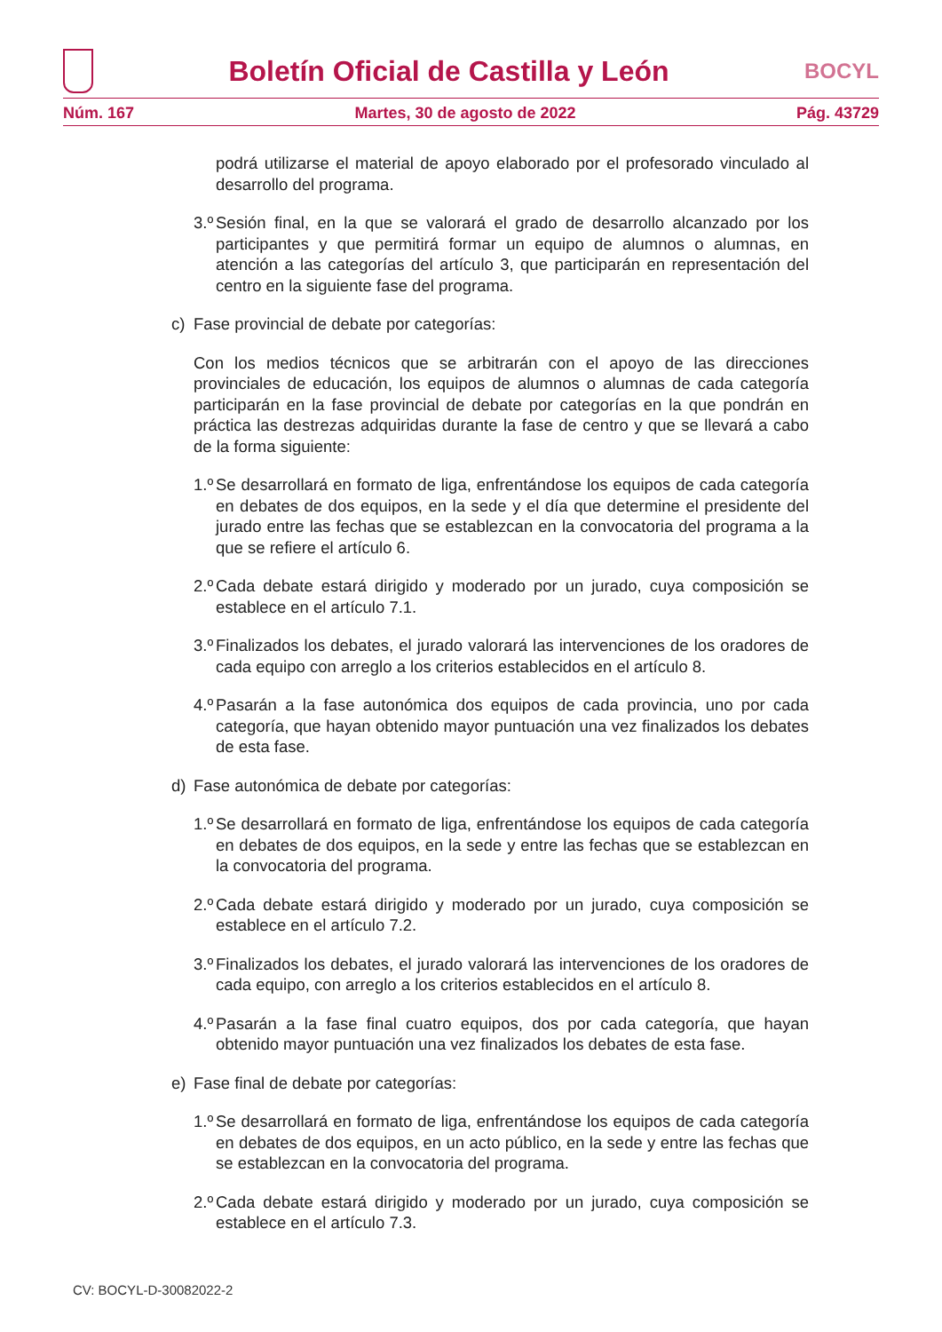Boletín Oficial de Castilla y León
BOCYL
Núm. 167 Martes, 30 de agosto de 2022 Pág. 43729
podrá utilizarse el material de apoyo elaborado por el profesorado vinculado al desarrollo del programa.
3.º
Sesión final, en la que se valorará el grado de desarrollo alcanzado por los participantes y que permitirá formar un equipo de alumnos o alumnas, en atención a las categorías del artículo 3, que participarán en representación del centro en la siguiente fase del programa.
c) Fase provincial de debate por categorías:
Con los medios técnicos que se arbitrarán con el apoyo de las direcciones provinciales de educación, los equipos de alumnos o alumnas de cada categoría participarán en la fase provincial de debate por categorías en la que pondrán en práctica las destrezas adquiridas durante la fase de centro y que se llevará a cabo de la forma siguiente:
1.º
Se desarrollará en formato de liga, enfrentándose los equipos de cada categoría en debates de dos equipos, en la sede y el día que determine el presidente del jurado entre las fechas que se establezcan en la convocatoria del programa a la que se refiere el artículo 6.
2.º
Cada debate estará dirigido y moderado por un jurado, cuya composición se establece en el artículo 7.1.
3.º
Finalizados los debates, el jurado valorará las intervenciones de los oradores de cada equipo con arreglo a los criterios establecidos en el artículo 8.
4.º
Pasarán a la fase autonómica dos equipos de cada provincia, uno por cada categoría, que hayan obtenido mayor puntuación una vez finalizados los debates de esta fase.
d) Fase autonómica de debate por categorías:
1.º
Se desarrollará en formato de liga, enfrentándose los equipos de cada categoría en debates de dos equipos, en la sede y entre las fechas que se establezcan en la convocatoria del programa.
2.º
Cada debate estará dirigido y moderado por un jurado, cuya composición se establece en el artículo 7.2.
3.º
Finalizados los debates, el jurado valorará las intervenciones de los oradores de cada equipo, con arreglo a los criterios establecidos en el artículo 8.
4.º
Pasarán a la fase final cuatro equipos, dos por cada categoría, que hayan obtenido mayor puntuación una vez finalizados los debates de esta fase.
e) Fase final de debate por categorías:
1.º
Se desarrollará en formato de liga, enfrentándose los equipos de cada categoría en debates de dos equipos, en un acto público, en la sede y entre las fechas que se establezcan en la convocatoria del programa.
2.º
Cada debate estará dirigido y moderado por un jurado, cuya composición se establece en el artículo 7.3.
CV: BOCYL-D-30082022-2